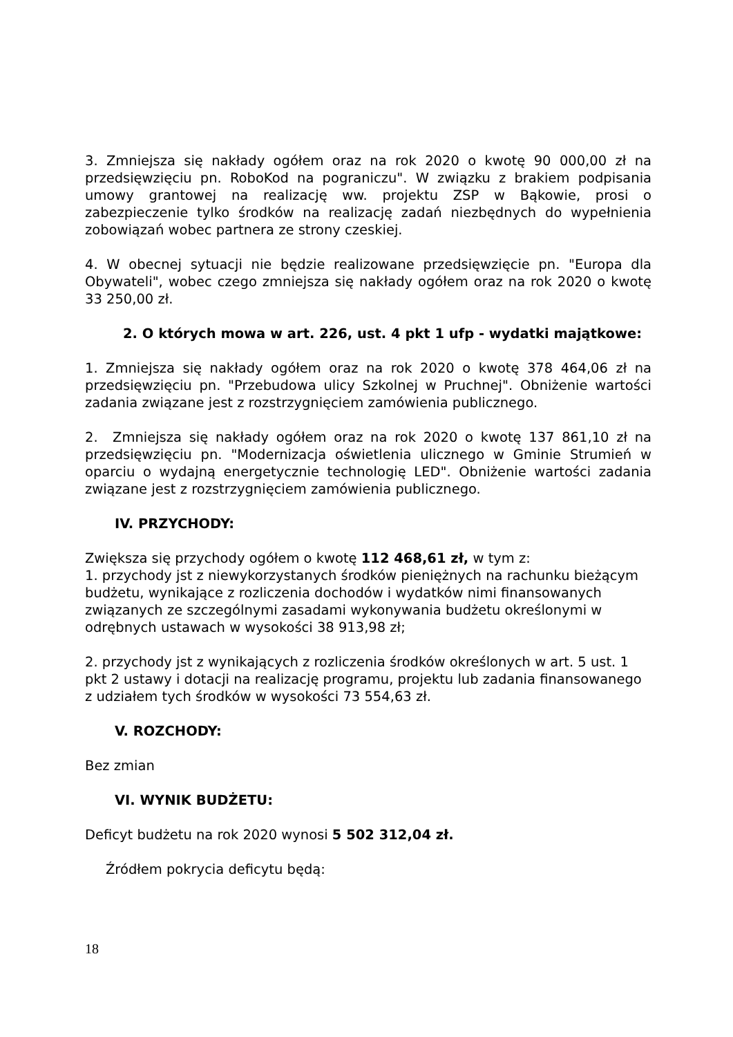3. Zmniejsza się nakłady ogółem oraz na rok 2020 o kwotę 90 000,00 zł na przedsięwzięciu pn. RoboKod na pograniczu". W związku z brakiem podpisania umowy grantowej na realizację ww. projektu ZSP w Bąkowie, prosi o zabezpieczenie tylko środków na realizację zadań niezbędnych do wypełnienia zobowiązań wobec partnera ze strony czeskiej.
4. W obecnej sytuacji nie będzie realizowane przedsięwzięcie pn. "Europa dla Obywateli", wobec czego zmniejsza się nakłady ogółem oraz na rok 2020 o kwotę 33 250,00 zł.
2. O których mowa w art. 226, ust. 4 pkt 1 ufp - wydatki majątkowe:
1. Zmniejsza się nakłady ogółem oraz na rok 2020 o kwotę 378 464,06 zł na przedsięwzięciu pn. "Przebudowa ulicy Szkolnej w Pruchnej". Obniżenie wartości zadania związane jest z rozstrzygnięciem zamówienia publicznego.
2. Zmniejsza się nakłady ogółem oraz na rok 2020 o kwotę 137 861,10 zł na przedsięwzięciu pn. "Modernizacja oświetlenia ulicznego w Gminie Strumień w oparciu o wydajną energetycznie technologię LED". Obniżenie wartości zadania związane jest z rozstrzygnięciem zamówienia publicznego.
IV. PRZYCHODY:
Zwiększa się przychody ogółem o kwotę 112 468,61 zł, w tym z:
1. przychody jst z niewykorzystanych środków pieniężnych na rachunku bieżącym budżetu, wynikające z rozliczenia dochodów i wydatków nimi finansowanych związanych ze szczególnymi zasadami wykonywania budżetu określonymi w odrębnych ustawach w wysokości 38 913,98 zł;
2. przychody jst z wynikających z rozliczenia środków określonych w art. 5 ust. 1 pkt 2 ustawy i dotacji na realizację programu, projektu lub zadania finansowanego z udziałem tych środków w wysokości 73 554,63 zł.
V. ROZCHODY:
Bez zmian
VI. WYNIK BUDŻETU:
Deficyt budżetu na rok 2020 wynosi 5 502 312,04 zł.
Źródłem pokrycia deficytu będą:
18